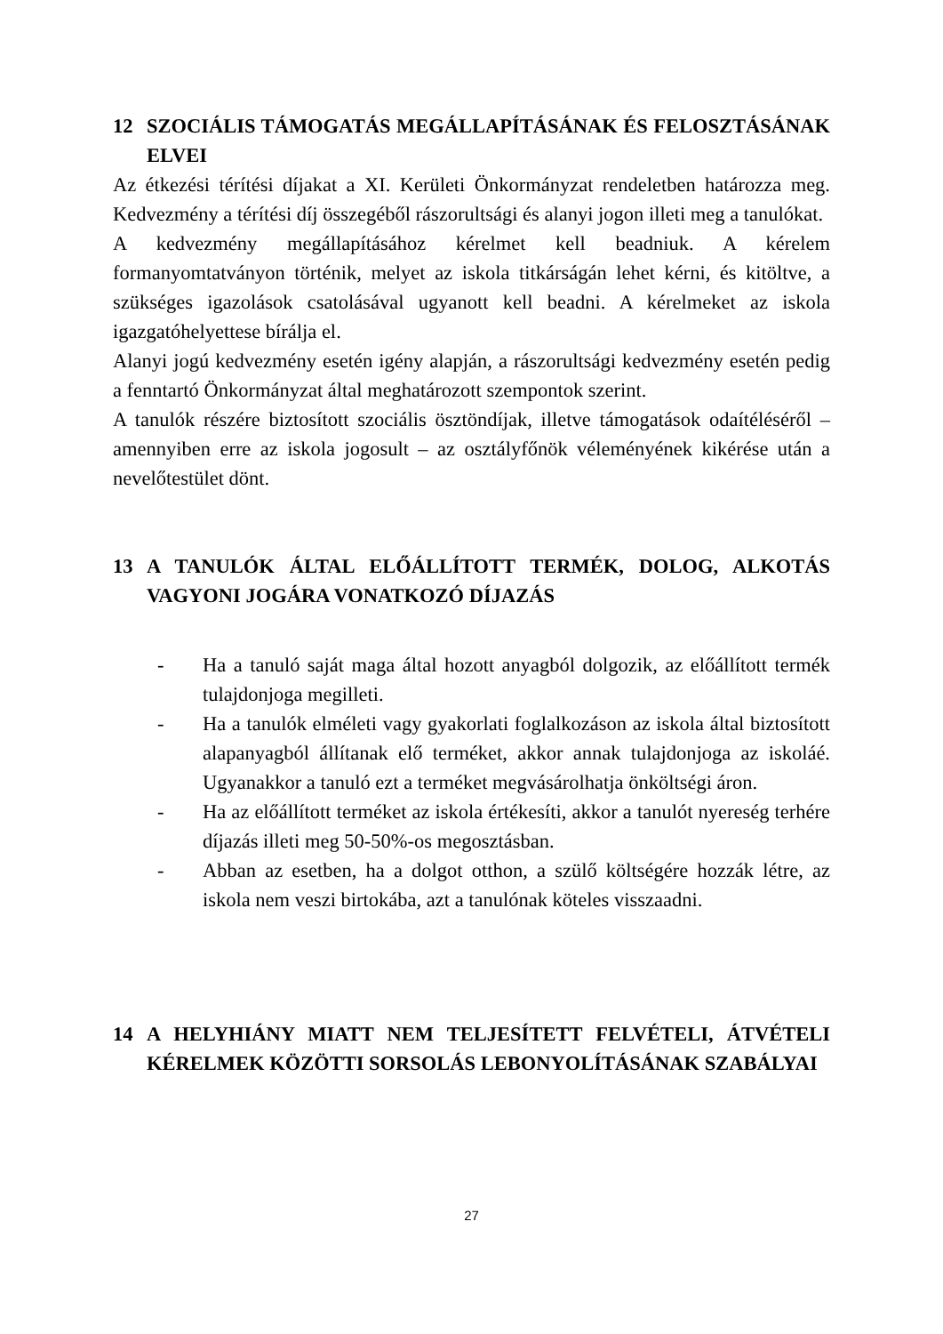12 SZOCIÁLIS TÁMOGATÁS MEGÁLLAPÍTÁSÁNAK ÉS FELOSZTÁSÁNAK ELVEI
Az étkezési térítési díjakat a XI. Kerületi Önkormányzat rendeletben határozza meg. Kedvezmény a térítési díj összegéből rászorultsági és alanyi jogon illeti meg a tanulókat.
A kedvezmény megállapításához kérelmet kell beadniuk. A kérelem formanyomtatványon történik, melyet az iskola titkárságán lehet kérni, és kitöltve, a szükséges igazolások csatolásával ugyanott kell beadni. A kérelmeket az iskola igazgatóhelyettese bírálja el.
Alanyi jogú kedvezmény esetén igény alapján, a rászorultsági kedvezmény esetén pedig a fenntartó Önkormányzat által meghatározott szempontok szerint.
A tanulók részére biztosított szociális ösztöndíjak, illetve támogatások odaítéléséről – amennyiben erre az iskola jogosult – az osztályfőnök véleményének kikérése után a nevelőtestület dönt.
13 A TANULÓK ÁLTAL ELŐÁLLÍTOTT TERMÉK, DOLOG, ALKOTÁS VAGYONI JOGÁRA VONATKOZÓ DÍJAZÁS
- Ha a tanuló saját maga által hozott anyagból dolgozik, az előállított termék tulajdonjoga megilleti.
- Ha a tanulók elméleti vagy gyakorlati foglalkozáson az iskola által biztosított alapanyagból állítanak elő terméket, akkor annak tulajdonjoga az iskoláé. Ugyanakkor a tanuló ezt a terméket megvásárolhatja önköltségi áron.
- Ha az előállított terméket az iskola értékesíti, akkor a tanulót nyereség terhére díjazás illeti meg 50-50%-os megosztásban.
- Abban az esetben, ha a dolgot otthon, a szülő költségére hozzák létre, az iskola nem veszi birtokába, azt a tanulónak köteles visszaadni.
14 A HELYHIÁNY MIATT NEM TELJESÍTETT FELVÉTELI, ÁTVÉTELI KÉRELMEK KÖZÖTTI SORSOLÁS LEBONYOLÍTÁSÁNAK SZABÁLYAI
27